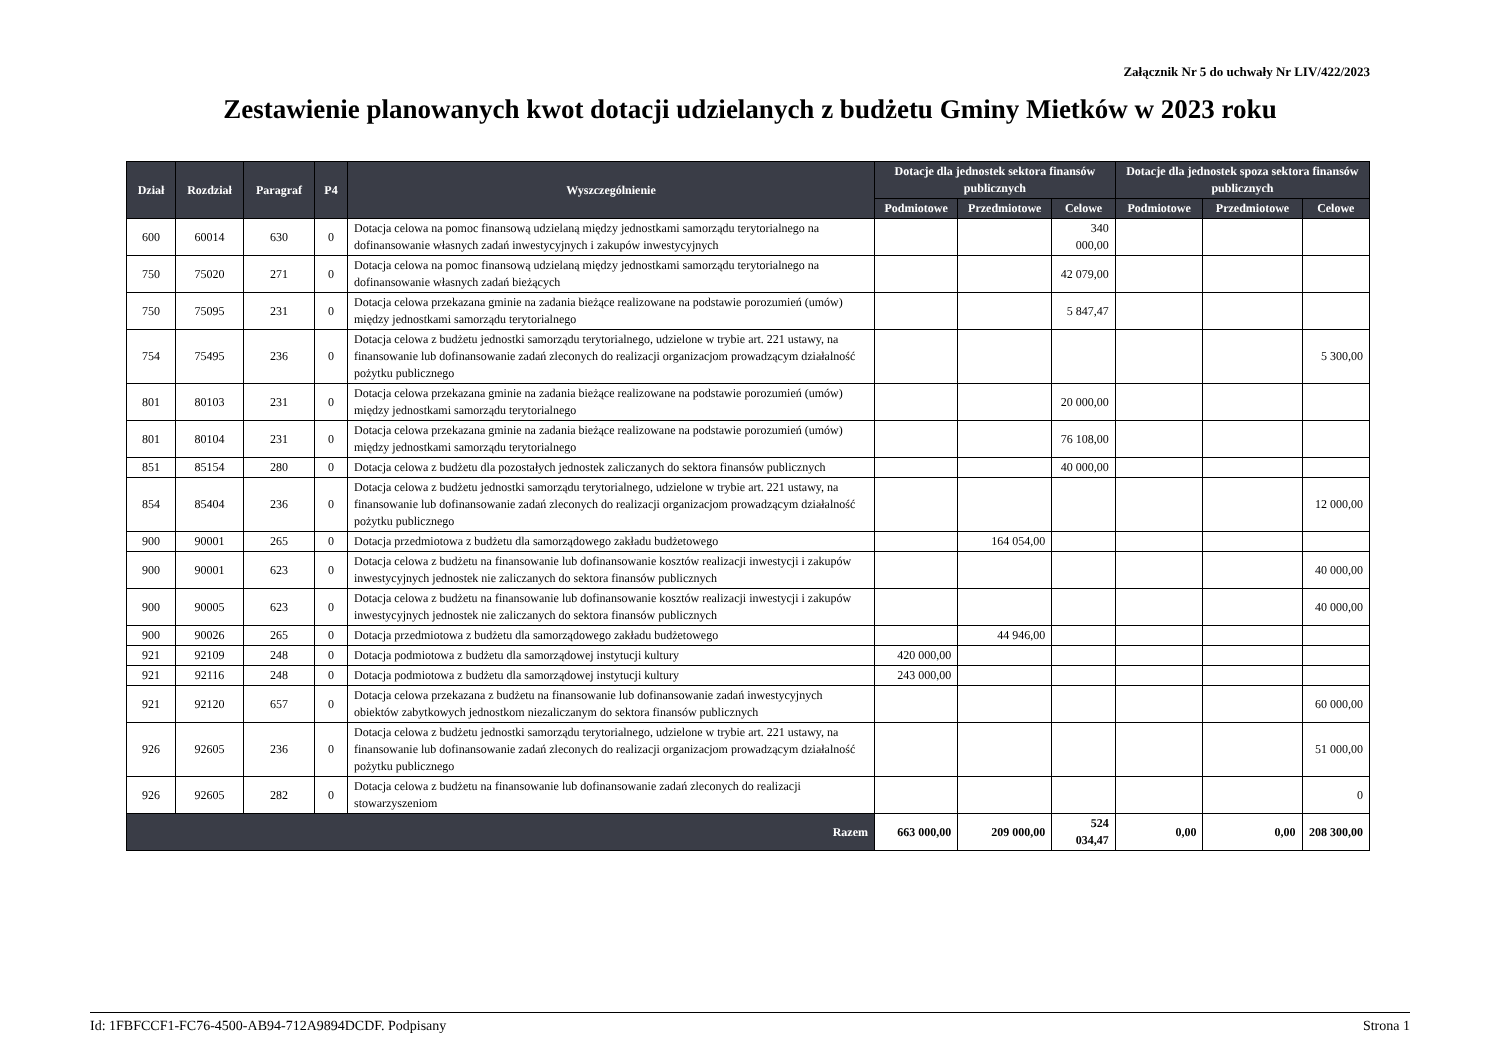Załącznik Nr 5 do uchwały Nr LIV/422/2023
Zestawienie planowanych kwot dotacji udzielanych z budżetu Gminy Mietków w 2023 roku
| Dział | Rozdział | Paragraf | P4 | Wyszczególnienie | Dotacje dla jednostek sektora finansów publicznych | | | Dotacje dla jednostek spoza sektora finansów publicznych | | |
| --- | --- | --- | --- | --- | --- | --- | --- | --- | --- | --- |
| | | | | | Podmiotowe | Przedmiotowe | Celowe | Podmiotowe | Przedmiotowe | Celowe |
| 600 | 60014 | 630 | 0 | Dotacja celowa na pomoc finansową udzielaną między jednostkami samorządu terytorialnego na dofinansowanie własnych zadań inwestycyjnych i zakupów inwestycyjnych | | | 340 000,00 | | | |
| 750 | 75020 | 271 | 0 | Dotacja celowa na pomoc finansową udzielaną między jednostkami samorządu terytorialnego na dofinansowanie własnych zadań bieżących | | | 42 079,00 | | | |
| 750 | 75095 | 231 | 0 | Dotacja celowa przekazana gminie na zadania bieżące realizowane na podstawie porozumień (umów) między jednostkami samorządu terytorialnego | | | 5 847,47 | | | |
| 754 | 75495 | 236 | 0 | Dotacja celowa z budżetu jednostki samorządu terytorialnego, udzielone w trybie art. 221 ustawy, na finansowanie lub dofinansowanie zadań zleconych do realizacji organizacjom prowadzącym działalność pożytku publicznego | | | | | | 5 300,00 |
| 801 | 80103 | 231 | 0 | Dotacja celowa przekazana gminie na zadania bieżące realizowane na podstawie porozumień (umów) między jednostkami samorządu terytorialnego | | | 20 000,00 | | | |
| 801 | 80104 | 231 | 0 | Dotacja celowa przekazana gminie na zadania bieżące realizowane na podstawie porozumień (umów) między jednostkami samorządu terytorialnego | | | 76 108,00 | | | |
| 851 | 85154 | 280 | 0 | Dotacja celowa z budżetu dla pozostałych jednostek zaliczanych do sektora finansów publicznych | | | 40 000,00 | | | |
| 854 | 85404 | 236 | 0 | Dotacja celowa z budżetu jednostki samorządu terytorialnego, udzielone w trybie art. 221 ustawy, na finansowanie lub dofinansowanie zadań zleconych do realizacji organizacjom prowadzącym działalność pożytku publicznego | | | | | | 12 000,00 |
| 900 | 90001 | 265 | 0 | Dotacja przedmiotowa z budżetu dla samorządowego zakładu budżetowego | | 164 054,00 | | | | |
| 900 | 90001 | 623 | 0 | Dotacja celowa z budżetu na finansowanie lub dofinansowanie kosztów realizacji inwestycji i zakupów inwestycyjnych jednostek nie zaliczanych do sektora finansów publicznych | | | | | | 40 000,00 |
| 900 | 90005 | 623 | 0 | Dotacja celowa z budżetu na finansowanie lub dofinansowanie kosztów realizacji inwestycji i zakupów inwestycyjnych jednostek nie zaliczanych do sektora finansów publicznych | | | | | | 40 000,00 |
| 900 | 90026 | 265 | 0 | Dotacja przedmiotowa z budżetu dla samorządowego zakładu budżetowego | | 44 946,00 | | | | |
| 921 | 92109 | 248 | 0 | Dotacja podmiotowa z budżetu dla samorządowej instytucji kultury | 420 000,00 | | | | | |
| 921 | 92116 | 248 | 0 | Dotacja podmiotowa z budżetu dla samorządowej instytucji kultury | 243 000,00 | | | | | |
| 921 | 92120 | 657 | 0 | Dotacja celowa przekazana z budżetu na finansowanie lub dofinansowanie zadań inwestycyjnych obiektów zabytkowych jednostkom niezaliczanym do sektora finansów publicznych | | | | | | 60 000,00 |
| 926 | 92605 | 236 | 0 | Dotacja celowa z budżetu jednostki samorządu terytorialnego, udzielone w trybie art. 221 ustawy, na finansowanie lub dofinansowanie zadań zleconych do realizacji organizacjom prowadzącym działalność pożytku publicznego | | | | | | 51 000,00 |
| 926 | 92605 | 282 | 0 | Dotacja celowa z budżetu na finansowanie lub dofinansowanie zadań zleconych do realizacji stowarzyszeniom | | | | | | 0 |
| Razem | | | | | 663 000,00 | 209 000,00 | 524 034,47 | 0,00 | 0,00 | 208 300,00 |
Id: 1FBFCCF1-FC76-4500-AB94-712A9894DCDF. Podpisany Strona 1